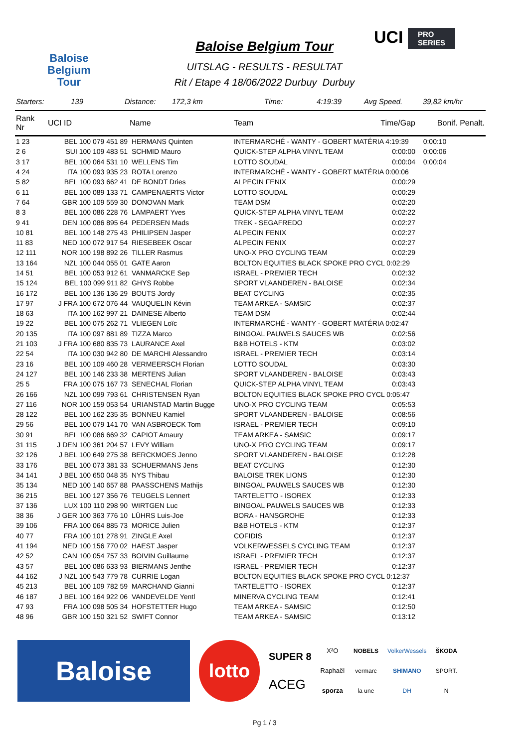Baloise
Belgium
Tour
Baloise Belgium Tour
UITSLAG - RESULTS - RESULTAT
Rit / Etape 4 18/06/2022 Durbuy Durbuy
UCI PRO
SERIES
Starters: 139 Distance: 172,3 km Time: 4:19:39 Avg Speed. 39,82 km/hr
| Rank Nr | UCI ID | Name | Team | Time/Gap | Bonif. Penalt. |
| --- | --- | --- | --- | --- | --- |
| 1 23 | BEL 100 079 451 89 | HERMANS Quinten | INTERMARCHÉ - WANTY - GOBERT MATÉRIA 4:19:39 | | 0:00:10 |
| 2 6 | SUI 100 109 483 51 | SCHMID Mauro | QUICK-STEP ALPHA VINYL TEAM | 0:00:00 | 0:00:06 |
| 3 17 | BEL 100 064 531 10 | WELLENS Tim | LOTTO SOUDAL | 0:00:04 | 0:00:04 |
| 4 24 | ITA 100 093 935 23 | ROTA Lorenzo | INTERMARCHÉ - WANTY - GOBERT MATÉRIA 0:00:06 | | |
| 5 82 | BEL 100 093 662 41 | DE BONDT Dries | ALPECIN FENIX | 0:00:29 | |
| 6 11 | BEL 100 089 133 71 | CAMPENAERTS Victor | LOTTO SOUDAL | 0:00:29 | |
| 7 64 | GBR 100 109 559 30 | DONOVAN Mark | TEAM DSM | 0:02:20 | |
| 8 3 | BEL 100 086 228 76 | LAMPAERT Yves | QUICK-STEP ALPHA VINYL TEAM | 0:02:22 | |
| 9 41 | DEN 100 086 895 64 | PEDERSEN Mads | TREK - SEGAFREDO | 0:02:27 | |
| 10 81 | BEL 100 148 275 43 | PHILIPSEN Jasper | ALPECIN FENIX | 0:02:27 | |
| 11 83 | NED 100 072 917 54 | RIESEBEEK Oscar | ALPECIN FENIX | 0:02:27 | |
| 12 111 | NOR 100 198 892 26 | TILLER Rasmus | UNO-X PRO CYCLING TEAM | 0:02:29 | |
| 13 164 | NZL 100 044 055 01 | GATE Aaron | BOLTON EQUITIES BLACK SPOKE PRO CYCL 0:02:29 | | |
| 14 51 | BEL 100 053 912 61 | VANMARCKE Sep | ISRAEL - PREMIER TECH | 0:02:32 | |
| 15 124 | BEL 100 099 911 82 | GHYS Robbe | SPORT VLAANDEREN - BALOISE | 0:02:34 | |
| 16 172 | BEL 100 136 136 29 | BOUTS Jordy | BEAT CYCLING | 0:02:35 | |
| 17 97 | J FRA 100 672 076 44 | VAUQUELIN Kévin | TEAM ARKEA - SAMSIC | 0:02:37 | |
| 18 63 | ITA 100 162 997 21 | DAINESE Alberto | TEAM DSM | 0:02:44 | |
| 19 22 | BEL 100 075 262 71 | VLIEGEN Loïc | INTERMARCHÉ - WANTY - GOBERT MATÉRIA 0:02:47 | | |
| 20 135 | ITA 100 097 881 89 | TIZZA Marco | BINGOAL PAUWELS SAUCES WB | 0:02:56 | |
| 21 103 | J FRA 100 680 835 73 | LAURANCE Axel | B&B HOTELS - KTM | 0:03:02 | |
| 22 54 | ITA 100 030 942 80 | DE MARCHI Alessandro | ISRAEL - PREMIER TECH | 0:03:14 | |
| 23 16 | BEL 100 109 460 28 | VERMEERSCH Florian | LOTTO SOUDAL | 0:03:30 | |
| 24 127 | BEL 100 146 233 38 | MERTENS Julian | SPORT VLAANDEREN - BALOISE | 0:03:43 | |
| 25 5 | FRA 100 075 167 73 | SENECHAL Florian | QUICK-STEP ALPHA VINYL TEAM | 0:03:43 | |
| 26 166 | NZL 100 099 793 61 | CHRISTENSEN Ryan | BOLTON EQUITIES BLACK SPOKE PRO CYCL 0:05:47 | | |
| 27 116 | NOR 100 159 053 54 | URIANSTAD Martin Bugge | UNO-X PRO CYCLING TEAM | 0:05:53 | |
| 28 122 | BEL 100 162 235 35 | BONNEU Kamiel | SPORT VLAANDEREN - BALOISE | 0:08:56 | |
| 29 56 | BEL 100 079 141 70 | VAN ASBROECK Tom | ISRAEL - PREMIER TECH | 0:09:10 | |
| 30 91 | BEL 100 086 669 32 | CAPIOT Amaury | TEAM ARKEA - SAMSIC | 0:09:17 | |
| 31 115 | J DEN 100 361 204 57 | LEVY William | UNO-X PRO CYCLING TEAM | 0:09:17 | |
| 32 126 | J BEL 100 649 275 38 | BERCKMOES Jenno | SPORT VLAANDEREN - BALOISE | 0:12:28 | |
| 33 176 | BEL 100 073 381 33 | SCHUERMANS Jens | BEAT CYCLING | 0:12:30 | |
| 34 141 | J BEL 100 650 048 35 | NYS Thibau | BALOISE TREK LIONS | 0:12:30 | |
| 35 134 | NED 100 140 657 88 | PAASSCHENS Mathijs | BINGOAL PAUWELS SAUCES WB | 0:12:30 | |
| 36 215 | BEL 100 127 356 76 | TEUGELS Lennert | TARTELETTO - ISOREX | 0:12:33 | |
| 37 136 | LUX 100 110 298 90 | WIRTGEN Luc | BINGOAL PAUWELS SAUCES WB | 0:12:33 | |
| 38 36 | J GER 100 363 776 10 | LÜHRS Luis-Joe | BORA - HANSGROHE | 0:12:33 | |
| 39 106 | FRA 100 064 885 73 | MORICE Julien | B&B HOTELS - KTM | 0:12:37 | |
| 40 77 | FRA 100 101 278 91 | ZINGLE Axel | COFIDIS | 0:12:37 | |
| 41 194 | NED 100 156 770 02 | HAEST Jasper | VOLKERWESSELS CYCLING TEAM | 0:12:37 | |
| 42 52 | CAN 100 054 757 33 | BOIVIN Guillaume | ISRAEL - PREMIER TECH | 0:12:37 | |
| 43 57 | BEL 100 086 633 93 | BIERMANS Jenthe | ISRAEL - PREMIER TECH | 0:12:37 | |
| 44 162 | J NZL 100 543 779 78 | CURRIE Logan | BOLTON EQUITIES BLACK SPOKE PRO CYCL 0:12:37 | | |
| 45 213 | BEL 100 109 782 59 | MARCHAND Gianni | TARTELETTO - ISOREX | 0:12:37 | |
| 46 187 | J BEL 100 164 922 06 | VANDEVELDE Yentl | MINERVA CYCLING TEAM | 0:12:41 | |
| 47 93 | FRA 100 098 505 34 | HOFSTETTER Hugo | TEAM ARKEA - SAMSIC | 0:12:50 | |
| 48 96 | GBR 100 150 321 52 | SWIFT Connor | TEAM ARKEA - SAMSIC | 0:13:12 | |
Baloise
lotto
SUPER 8
ACEG
X²O
Raphaël
sporza
NOBELS
vermarc
la une
VolkerWessels
SHIMANO
DH
ŠKODA
SPORT.
N
Pg 1 / 3